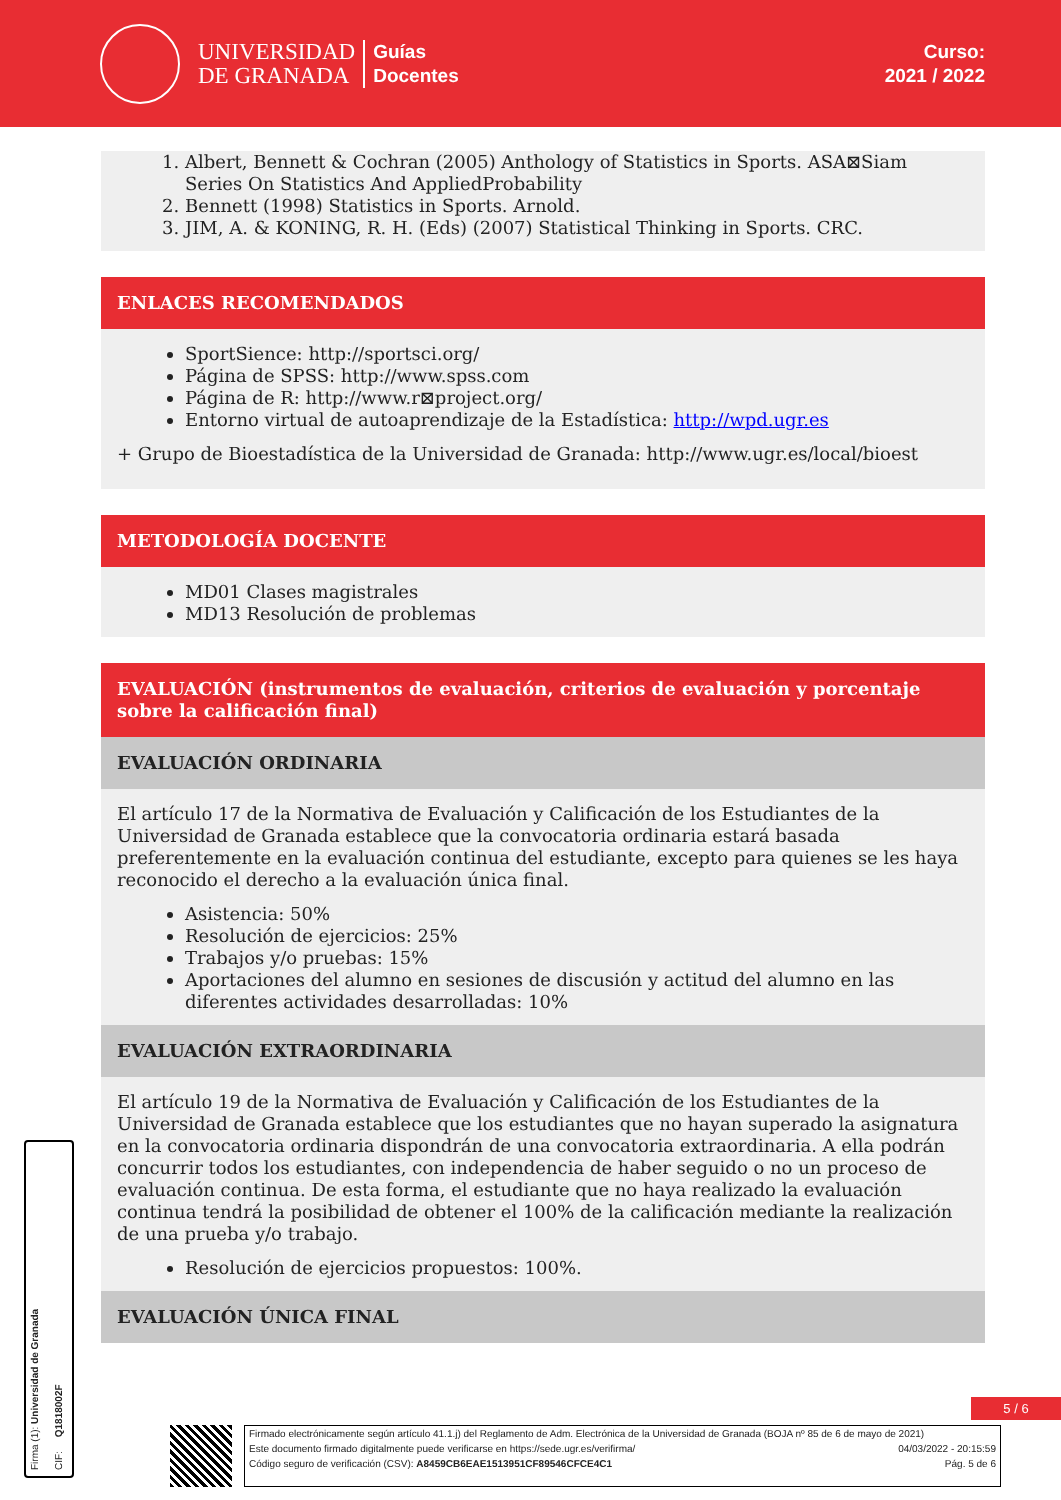UNIVERSIDAD
DE GRANADA
Guías
Docentes
Curso:
2021 / 2022
1. Albert, Bennett & Cochran (2005) Anthology of Statistics in Sports. ASA⊠Siam Series On Statistics And AppliedProbability
2. Bennett (1998) Statistics in Sports. Arnold.
3. JIM, A. & KONING, R. H. (Eds) (2007) Statistical Thinking in Sports. CRC.
ENLACES RECOMENDADOS
SportSience: http://sportsci.org/
Página de SPSS: http://www.spss.com
Página de R: http://www.r⊠project.org/
Entorno virtual de autoaprendizaje de la Estadística: http://wpd.ugr.es
+ Grupo de Bioestadística de la Universidad de Granada: http://www.ugr.es/local/bioest
METODOLOGÍA DOCENTE
MD01 Clases magistrales
MD13 Resolución de problemas
EVALUACIÓN (instrumentos de evaluación, criterios de evaluación y porcentaje sobre la calificación final)
EVALUACIÓN ORDINARIA
El artículo 17 de la Normativa de Evaluación y Calificación de los Estudiantes de la Universidad de Granada establece que la convocatoria ordinaria estará basada preferentemente en la evaluación continua del estudiante, excepto para quienes se les haya reconocido el derecho a la evaluación única final.
Asistencia: 50%
Resolución de ejercicios: 25%
Trabajos y/o pruebas: 15%
Aportaciones del alumno en sesiones de discusión y actitud del alumno en las diferentes actividades desarrolladas: 10%
EVALUACIÓN EXTRAORDINARIA
El artículo 19 de la Normativa de Evaluación y Calificación de los Estudiantes de la Universidad de Granada establece que los estudiantes que no hayan superado la asignatura en la convocatoria ordinaria dispondrán de una convocatoria extraordinaria. A ella podrán concurrir todos los estudiantes, con independencia de haber seguido o no un proceso de evaluación continua. De esta forma, el estudiante que no haya realizado la evaluación continua tendrá la posibilidad de obtener el 100% de la calificación mediante la realización de una prueba y/o trabajo.
Resolución de ejercicios propuestos: 100%.
EVALUACIÓN ÚNICA FINAL
Firma (1): Universidad de Granada CIF: Q1818002F
5 / 6
Firmado electrónicamente según artículo 41.1.j) del Reglamento de Adm. Electrónica de la Universidad de Granada (BOJA nº 85 de 6 de mayo de 2021)
Este documento firmado digitalmente puede verificarse en https://sede.ugr.es/verifirma/ 04/03/2022 - 20:15:59
Código seguro de verificación (CSV): A8459CB6EAE1513951CF89546CFCE4C1 Pág. 5 de 6